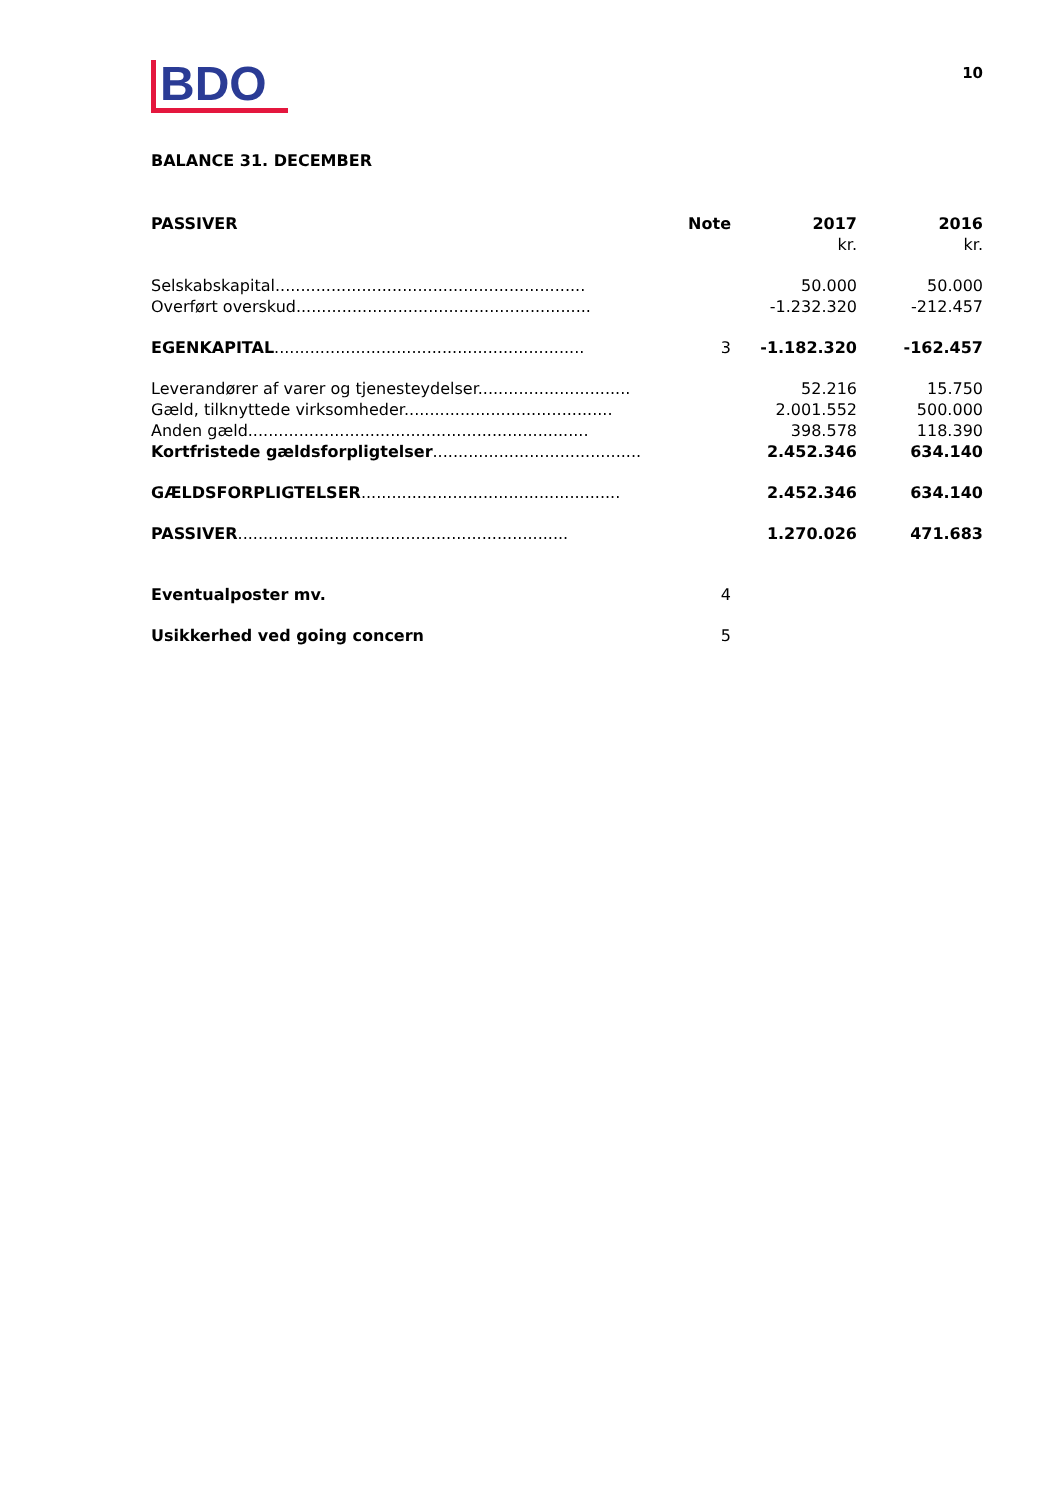BDO
10
BALANCE 31. DECEMBER
| PASSIVER | Note | 2017 | 2016 |
| --- | --- | --- | --- |
| | | kr. | kr. |
| Selskabskapital............................................................. | | 50.000 | 50.000 |
| Overført overskud.......................................................... | | -1.232.320 | -212.457 |
| EGENKAPITAL ............................................................. | 3 | -1.182.320 | -162.457 |
| Leverandører af varer og tjenesteydelser.............................. | | 52.216 | 15.750 |
| Gæld, tilknyttede virksomheder......................................... | | 2.001.552 | 500.000 |
| Anden gæld................................................................... | | 398.578 | 118.390 |
| Kortfristede gældsforpligtelser ......................................... | | 2.452.346 | 634.140 |
| GÆLDSFORPLIGTELSER ................................................... | | 2.452.346 | 634.140 |
| PASSIVER ................................................................. | | 1.270.026 | 471.683 |
| Eventualposter mv. | 4 | | |
| Usikkerhed ved going concern | 5 | | |